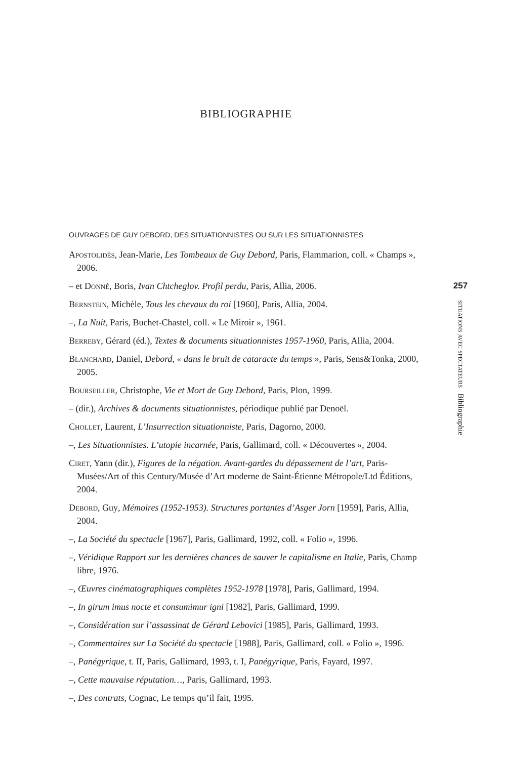BIBLIOGRAPHIE
OUVRAGES DE GUY DEBORD, DES SITUATIONNISTES OU SUR LES SITUATIONNISTES
Apostolidès, Jean-Marie, Les Tombeaux de Guy Debord, Paris, Flammarion, coll. « Champs », 2006.
– et Donné, Boris, Ivan Chtcheglov. Profil perdu, Paris, Allia, 2006.
Bernstein, Michèle, Tous les chevaux du roi [1960], Paris, Allia, 2004.
–, La Nuit, Paris, Buchet-Chastel, coll. « Le Miroir », 1961.
Berreby, Gérard (éd.), Textes & documents situationnistes 1957-1960, Paris, Allia, 2004.
Blanchard, Daniel, Debord, « dans le bruit de cataracte du temps », Paris, Sens&Tonka, 2000, 2005.
Bourseiller, Christophe, Vie et Mort de Guy Debord, Paris, Plon, 1999.
– (dir.), Archives & documents situationnistes, périodique publié par Denoël.
Chollet, Laurent, L’Insurrection situationniste, Paris, Dagorno, 2000.
–, Les Situationnistes. L’utopie incarnée, Paris, Gallimard, coll. « Découvertes », 2004.
Ciret, Yann (dir.), Figures de la négation. Avant-gardes du dépassement de l’art, Paris-Musées/Art of this Century/Musée d’Art moderne de Saint-Étienne Métropole/Ltd Éditions, 2004.
Debord, Guy, Mémoires (1952-1953). Structures portantes d’Asger Jorn [1959], Paris, Allia, 2004.
–, La Société du spectacle [1967], Paris, Gallimard, 1992, coll. « Folio », 1996.
–, Véridique Rapport sur les dernières chances de sauver le capitalisme en Italie, Paris, Champ libre, 1976.
–, Œuvres cinématographiques complètes 1952-1978 [1978], Paris, Gallimard, 1994.
–, In girum imus nocte et consumimur igni [1982], Paris, Gallimard, 1999.
–, Considération sur l’assassinat de Gérard Lebovici [1985], Paris, Gallimard, 1993.
–, Commentaires sur La Société du spectacle [1988], Paris, Gallimard, coll. « Folio », 1996.
–, Panégyrique, t. II, Paris, Gallimard, 1993, t. I, Panégyrique, Paris, Fayard, 1997.
–, Cette mauvaise réputation…, Paris, Gallimard, 1993.
–, Des contrats, Cognac, Le temps qu’il fait, 1995.
257
situations avec spectateurs Bibliographie